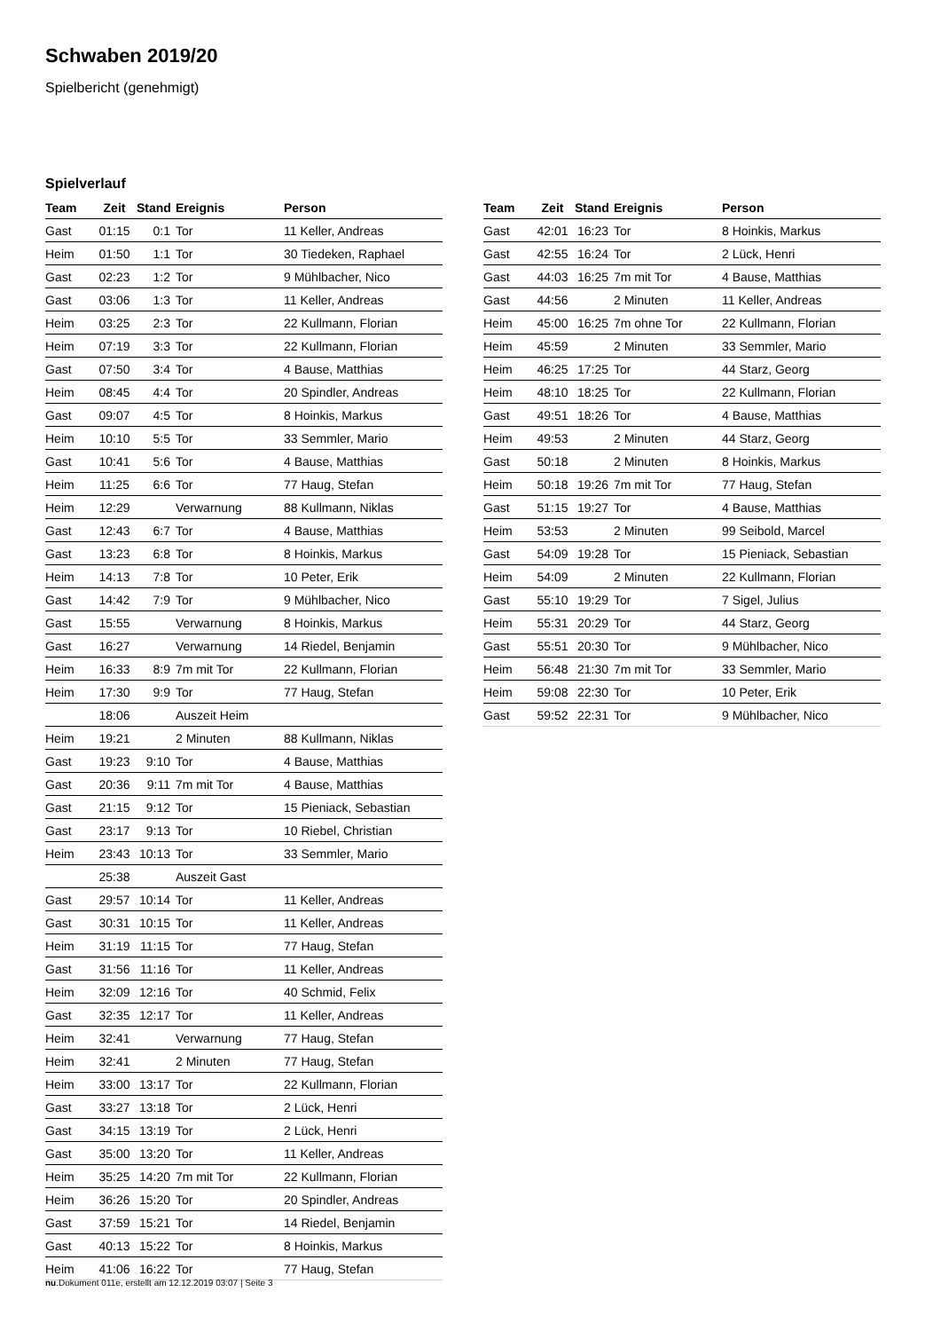Schwaben 2019/20
Spielbericht (genehmigt)
Spielverlauf
| Team | Zeit | Stand | Ereignis | Person |
| --- | --- | --- | --- | --- |
| Gast | 01:15 | 0:1 | Tor | 11 Keller, Andreas |
| Heim | 01:50 | 1:1 | Tor | 30 Tiedeken, Raphael |
| Gast | 02:23 | 1:2 | Tor | 9 Mühlbacher, Nico |
| Gast | 03:06 | 1:3 | Tor | 11 Keller, Andreas |
| Heim | 03:25 | 2:3 | Tor | 22 Kullmann, Florian |
| Heim | 07:19 | 3:3 | Tor | 22 Kullmann, Florian |
| Gast | 07:50 | 3:4 | Tor | 4 Bause, Matthias |
| Heim | 08:45 | 4:4 | Tor | 20 Spindler, Andreas |
| Gast | 09:07 | 4:5 | Tor | 8 Hoinkis, Markus |
| Heim | 10:10 | 5:5 | Tor | 33 Semmler, Mario |
| Gast | 10:41 | 5:6 | Tor | 4 Bause, Matthias |
| Heim | 11:25 | 6:6 | Tor | 77 Haug, Stefan |
| Heim | 12:29 | | Verwarnung | 88 Kullmann, Niklas |
| Gast | 12:43 | 6:7 | Tor | 4 Bause, Matthias |
| Gast | 13:23 | 6:8 | Tor | 8 Hoinkis, Markus |
| Heim | 14:13 | 7:8 | Tor | 10 Peter, Erik |
| Gast | 14:42 | 7:9 | Tor | 9 Mühlbacher, Nico |
| Gast | 15:55 | | Verwarnung | 8 Hoinkis, Markus |
| Gast | 16:27 | | Verwarnung | 14 Riedel, Benjamin |
| Heim | 16:33 | 8:9 | 7m mit Tor | 22 Kullmann, Florian |
| Heim | 17:30 | 9:9 | Tor | 77 Haug, Stefan |
| | 18:06 | | Auszeit Heim | |
| Heim | 19:21 | | 2 Minuten | 88 Kullmann, Niklas |
| Gast | 19:23 | 9:10 | Tor | 4 Bause, Matthias |
| Gast | 20:36 | 9:11 | 7m mit Tor | 4 Bause, Matthias |
| Gast | 21:15 | 9:12 | Tor | 15 Pieniack, Sebastian |
| Gast | 23:17 | 9:13 | Tor | 10 Riebel, Christian |
| Heim | 23:43 | 10:13 | Tor | 33 Semmler, Mario |
| | 25:38 | | Auszeit Gast | |
| Gast | 29:57 | 10:14 | Tor | 11 Keller, Andreas |
| Gast | 30:31 | 10:15 | Tor | 11 Keller, Andreas |
| Heim | 31:19 | 11:15 | Tor | 77 Haug, Stefan |
| Gast | 31:56 | 11:16 | Tor | 11 Keller, Andreas |
| Heim | 32:09 | 12:16 | Tor | 40 Schmid, Felix |
| Gast | 32:35 | 12:17 | Tor | 11 Keller, Andreas |
| Heim | 32:41 | | Verwarnung | 77 Haug, Stefan |
| Heim | 32:41 | | 2 Minuten | 77 Haug, Stefan |
| Heim | 33:00 | 13:17 | Tor | 22 Kullmann, Florian |
| Gast | 33:27 | 13:18 | Tor | 2 Lück, Henri |
| Gast | 34:15 | 13:19 | Tor | 2 Lück, Henri |
| Gast | 35:00 | 13:20 | Tor | 11 Keller, Andreas |
| Heim | 35:25 | 14:20 | 7m mit Tor | 22 Kullmann, Florian |
| Heim | 36:26 | 15:20 | Tor | 20 Spindler, Andreas |
| Gast | 37:59 | 15:21 | Tor | 14 Riedel, Benjamin |
| Gast | 40:13 | 15:22 | Tor | 8 Hoinkis, Markus |
| Heim | 41:06 | 16:22 | Tor | 77 Haug, Stefan |
| Team | Zeit | Stand | Ereignis | Person |
| --- | --- | --- | --- | --- |
| Gast | 42:01 | 16:23 | Tor | 8 Hoinkis, Markus |
| Gast | 42:55 | 16:24 | Tor | 2 Lück, Henri |
| Gast | 44:03 | 16:25 | 7m mit Tor | 4 Bause, Matthias |
| Gast | 44:56 | | 2 Minuten | 11 Keller, Andreas |
| Heim | 45:00 | 16:25 | 7m ohne Tor | 22 Kullmann, Florian |
| Heim | 45:59 | | 2 Minuten | 33 Semmler, Mario |
| Heim | 46:25 | 17:25 | Tor | 44 Starz, Georg |
| Heim | 48:10 | 18:25 | Tor | 22 Kullmann, Florian |
| Gast | 49:51 | 18:26 | Tor | 4 Bause, Matthias |
| Heim | 49:53 | | 2 Minuten | 44 Starz, Georg |
| Gast | 50:18 | | 2 Minuten | 8 Hoinkis, Markus |
| Heim | 50:18 | 19:26 | 7m mit Tor | 77 Haug, Stefan |
| Gast | 51:15 | 19:27 | Tor | 4 Bause, Matthias |
| Heim | 53:53 | | 2 Minuten | 99 Seibold, Marcel |
| Gast | 54:09 | 19:28 | Tor | 15 Pieniack, Sebastian |
| Heim | 54:09 | | 2 Minuten | 22 Kullmann, Florian |
| Gast | 55:10 | 19:29 | Tor | 7 Sigel, Julius |
| Heim | 55:31 | 20:29 | Tor | 44 Starz, Georg |
| Gast | 55:51 | 20:30 | Tor | 9 Mühlbacher, Nico |
| Heim | 56:48 | 21:30 | 7m mit Tor | 33 Semmler, Mario |
| Heim | 59:08 | 22:30 | Tor | 10 Peter, Erik |
| Gast | 59:52 | 22:31 | Tor | 9 Mühlbacher, Nico |
nu.Dokument 011e, erstellt am 12.12.2019 03:07 | Seite 3